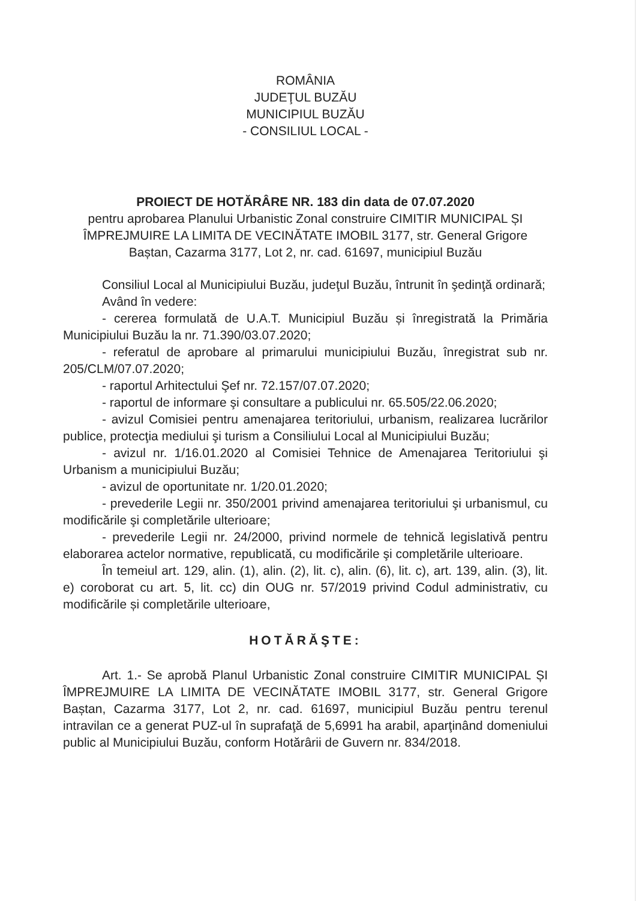ROMÂNIA
JUDEŢUL BUZĂU
MUNICIPIUL BUZĂU
- CONSILIUL LOCAL -
PROIECT DE HOTĂRÂRE NR. 183 din data de 07.07.2020
pentru aprobarea Planului Urbanistic Zonal construire CIMITIR MUNICIPAL ȘI ÎMPREJMUIRE LA LIMITA DE VECINĂTATE IMOBIL 3177, str. General Grigore Baștan, Cazarma 3177, Lot 2, nr. cad. 61697, municipiul Buzău
Consiliul Local al Municipiului Buzău, judeţul Buzău, întrunit în şedinţă ordinară;
Având în vedere:
- cererea formulată de U.A.T. Municipiul Buzău și înregistrată la Primăria Municipiului Buzău la nr. 71.390/03.07.2020;
- referatul de aprobare al primarului municipiului Buzău, înregistrat sub nr. 205/CLM/07.07.2020;
- raportul Arhitectului Şef nr. 72.157/07.07.2020;
- raportul de informare şi consultare a publicului nr. 65.505/22.06.2020;
- avizul Comisiei pentru amenajarea teritoriului, urbanism, realizarea lucrărilor publice, protecţia mediului şi turism a Consiliului Local al Municipiului Buzău;
- avizul nr. 1/16.01.2020 al Comisiei Tehnice de Amenajarea Teritoriului şi Urbanism a municipiului Buzău;
- avizul de oportunitate nr. 1/20.01.2020;
- prevederile Legii nr. 350/2001 privind amenajarea teritoriului şi urbanismul, cu modificările şi completările ulterioare;
- prevederile Legii nr. 24/2000, privind normele de tehnică legislativă pentru elaborarea actelor normative, republicată, cu modificările şi completările ulterioare.
În temeiul art. 129, alin. (1), alin. (2), lit. c), alin. (6), lit. c), art. 139, alin. (3), lit. e) coroborat cu art. 5, lit. cc) din OUG nr. 57/2019 privind Codul administrativ, cu modificările și completările ulterioare,
HOTĂRĂŞTE:
Art. 1.- Se aprobă Planul Urbanistic Zonal construire CIMITIR MUNICIPAL ȘI ÎMPREJMUIRE LA LIMITA DE VECINĂTATE IMOBIL 3177, str. General Grigore Baștan, Cazarma 3177, Lot 2, nr. cad. 61697, municipiul Buzău pentru terenul intravilan ce a generat PUZ-ul în suprafaţă de 5,6991 ha arabil, aparţinând domeniului public al Municipiului Buzău, conform Hotărârii de Guvern nr. 834/2018.